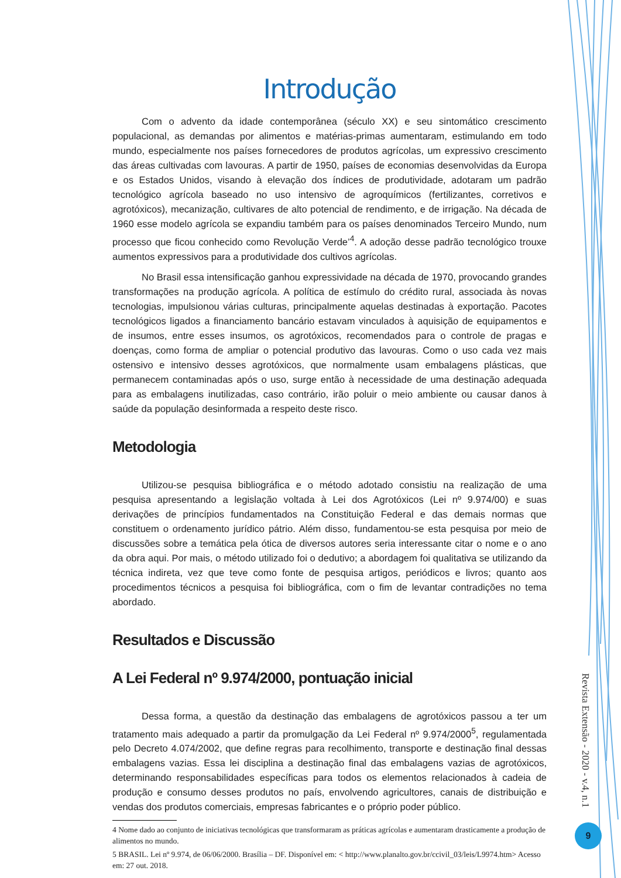Introdução
Com o advento da idade contemporânea (século XX) e seu sintomático crescimento populacional, as demandas por alimentos e matérias-primas aumentaram, estimulando em todo mundo, especialmente nos países fornecedores de produtos agrícolas, um expressivo crescimento das áreas cultivadas com lavouras. A partir de 1950, países de economias desenvolvidas da Europa e os Estados Unidos, visando à elevação dos índices de produtividade, adotaram um padrão tecnológico agrícola baseado no uso intensivo de agroquímicos (fertilizantes, corretivos e agrotóxicos), mecanização, cultivares de alto potencial de rendimento, e de irrigação. Na década de 1960 esse modelo agrícola se expandiu também para os países denominados Terceiro Mundo, num processo que ficou conhecido como Revolução Verde’<sup>4</sup>. A adoção desse padrão tecnológico trouxe aumentos expressivos para a produtividade dos cultivos agrícolas.
No Brasil essa intensificação ganhou expressividade na década de 1970, provocando grandes transformações na produção agrícola. A política de estímulo do crédito rural, associada às novas tecnologias, impulsionou várias culturas, principalmente aquelas destinadas à exportação. Pacotes tecnológicos ligados a financiamento bancário estavam vinculados à aquisição de equipamentos e de insumos, entre esses insumos, os agrotóxicos, recomendados para o controle de pragas e doenças, como forma de ampliar o potencial produtivo das lavouras. Como o uso cada vez mais ostensivo e intensivo desses agrotóxicos, que normalmente usam embalagens plásticas, que permanecem contaminadas após o uso, surge então à necessidade de uma destinação adequada para as embalagens inutilizadas, caso contrário, irão poluir o meio ambiente ou causar danos à saúde da população desinformada a respeito deste risco.
Metodologia
Utilizou-se pesquisa bibliográfica e o método adotado consistiu na realização de uma pesquisa apresentando a legislação voltada à Lei dos Agrotóxicos (Lei nº 9.974/00) e suas derivações de princípios fundamentados na Constituição Federal e das demais normas que constituem o ordenamento jurídico pátrio. Além disso, fundamentou-se esta pesquisa por meio de discussões sobre a temática pela ótica de diversos autores seria interessante citar o nome e o ano da obra aqui. Por mais, o método utilizado foi o dedutivo; a abordagem foi qualitativa se utilizando da técnica indireta, vez que teve como fonte de pesquisa artigos, periódicos e livros; quanto aos procedimentos técnicos a pesquisa foi bibliográfica, com o fim de levantar contradições no tema abordado.
Resultados e Discussão
A Lei Federal nº 9.974/2000, pontuação inicial
Dessa forma, a questão da destinação das embalagens de agrotóxicos passou a ter um tratamento mais adequado a partir da promulgação da Lei Federal nº 9.974/2000<sup>5</sup>, regulamentada pelo Decreto 4.074/2002, que define regras para recolhimento, transporte e destinação final dessas embalagens vazias. Essa lei disciplina a destinação final das embalagens vazias de agrotóxicos, determinando responsabilidades específicas para todos os elementos relacionados à cadeia de produção e consumo desses produtos no país, envolvendo agricultores, canais de distribuição e vendas dos produtos comerciais, empresas fabricantes e o próprio poder público.
4 Nome dado ao conjunto de iniciativas tecnológicas que transformaram as práticas agrícolas e aumentaram drasticamente a produção de alimentos no mundo.
5 BRASIL. Lei nº 9.974, de 06/06/2000. Brasília – DF. Disponível em: < http://www.planalto.gov.br/ccivil_03/leis/L9974.htm> Acesso em: 27 out. 2018.
Revista Extensão - 2020 - v.4, n.1
9